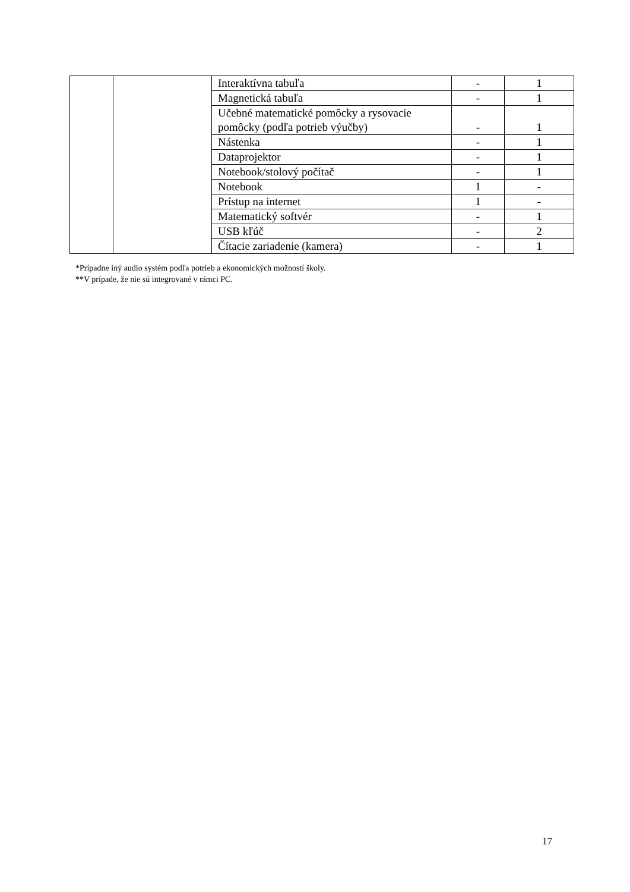| | | Interaktívna tabuľa | - | 1 |
| | | Magnetická tabuľa | - | 1 |
| | | Učebné matematické pomôcky a rysovacie pomôcky (podľa potrieb výučby) | - | 1 |
| | | Nástenka | - | 1 |
| | | Dataprojektor | - | 1 |
| | | Notebook/stolový počítač | - | 1 |
| | | Notebook | 1 | - |
| | | Prístup na internet | 1 | - |
| | | Matematický softvér | - | 1 |
| | | USB kľúč | - | 2 |
| | | Čítacie zariadenie (kamera) | - | 1 |
*Prípadne iný audio systém podľa potrieb a ekonomických možností školy.
**V prípade, že nie sú integrované v rámci PC.
17